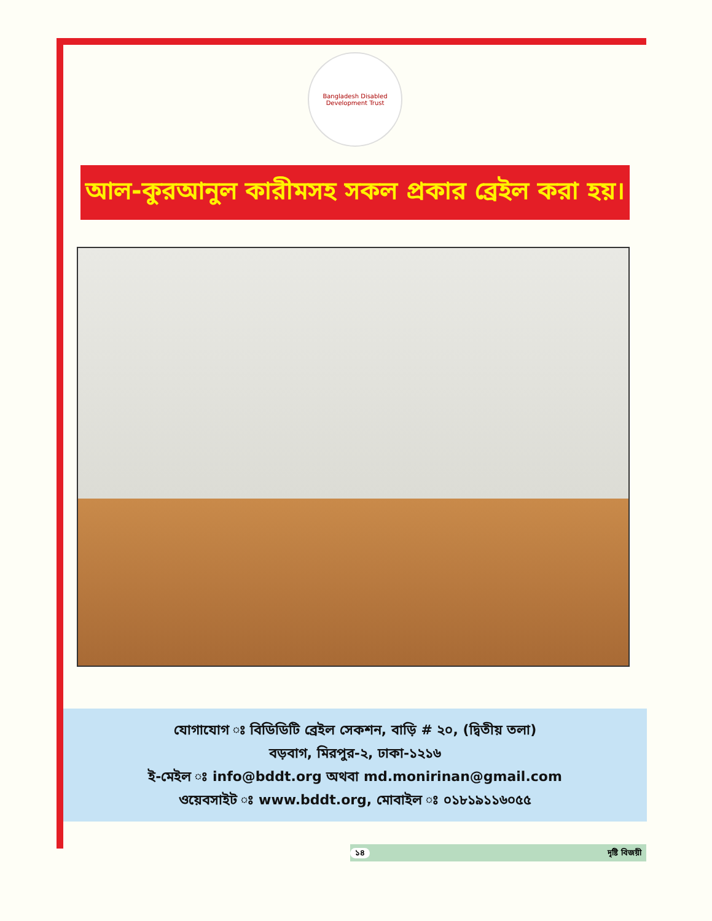Bangladesh Disabled Development Trust
আল-কুরআনুল কারীমসহ সকল প্রকার ব্রেইল করা হয়।
যোগাযোগ ঃ বিডিডিটি ব্রেইল সেকশন, বাড়ি # ২০, (দ্বিতীয় তলা)
বড়বাগ, মিরপুর-২, ঢাকা-১২১৬
ই-মেইল ঃ info@bddt.org অথবা md.monirinan@gmail.com
ওয়েবসাইট ঃ www.bddt.org, মোবাইল ঃ ০১৮১৯১১৬০৫৫
১৪ দৃষ্টি বিজয়ী